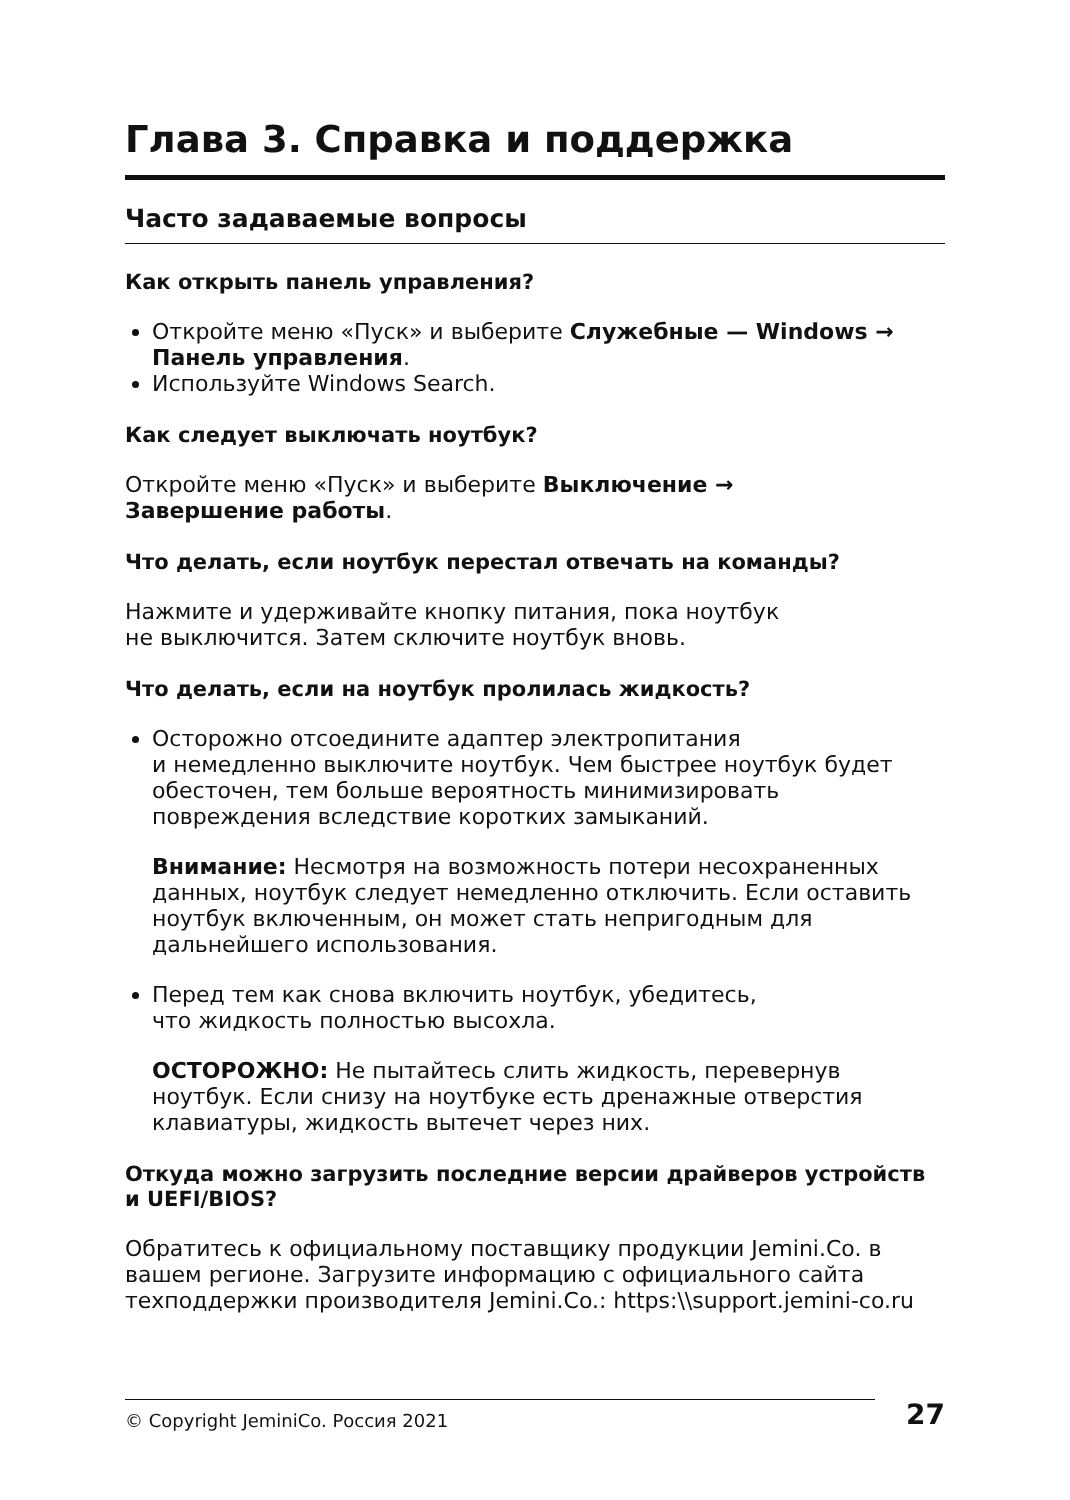Глава 3. Справка и поддержка
Часто задаваемые вопросы
Как открыть панель управления?
Откройте меню «Пуск» и выберите Служебные — Windows → Панель управления.
Используйте Windows Search.
Как следует выключать ноутбук?
Откройте меню «Пуск» и выберите Выключение →
Завершение работы.
Что делать, если ноутбук перестал отвечать на команды?
Нажмите и удерживайте кнопку питания, пока ноутбук
не выключится. Затем сключите ноутбук вновь.
Что делать, если на ноутбук пролилась жидкость?
Осторожно отсоедините адаптер электропитания
и немедленно выключите ноутбук. Чем быстрее ноутбук будет обесточен, тем больше вероятность минимизировать повреждения вследствие коротких замыканий.
Внимание: Несмотря на возможность потери несохраненных данных, ноутбук следует немедленно отключить. Если оставить ноутбук включенным, он может стать непригодным для дальнейшего использования.
Перед тем как снова включить ноутбук, убедитесь,
что жидкость полностью высохла.
ОСТОРОЖНО: Не пытайтесь слить жидкость, перевернув ноутбук. Если снизу на ноутбуке есть дренажные отверстия клавиатуры, жидкость вытечет через них.
Откуда можно загрузить последние версии драйверов устройств и UEFI/BIOS?
Обратитесь к официальному поставщику продукции Jemini.Co. в вашем регионе. Загрузите информацию с официального сайта техподдержки производителя Jemini.Co.: https:\\support.jemini-co.ru
© Copyright JeminiCo. Россия 2021 27